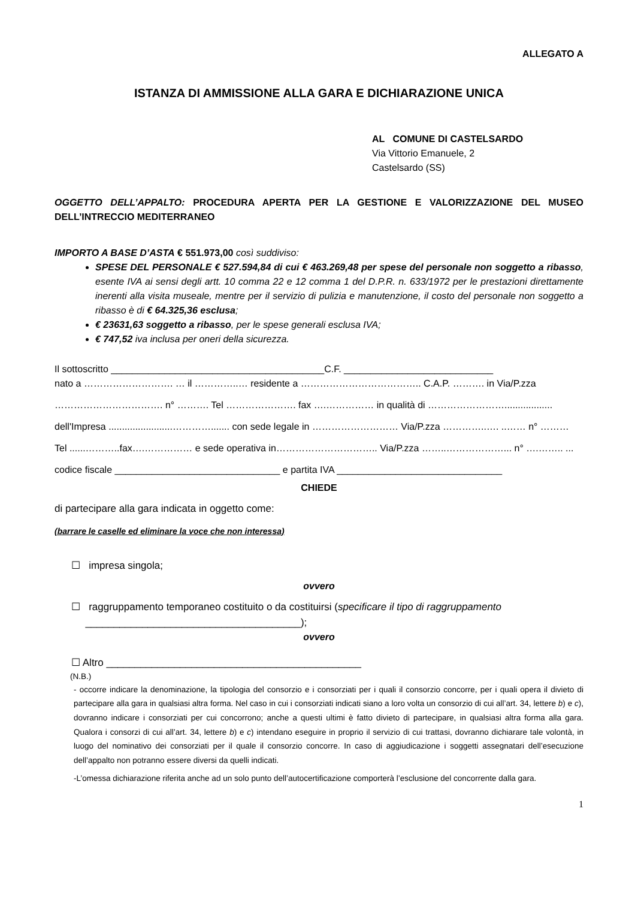ALLEGATO A
ISTANZA DI AMMISSIONE ALLA GARA E DICHIARAZIONE UNICA
AL COMUNE DI CASTELSARDO
Via Vittorio Emanuele, 2
Castelsardo (SS)
OGGETTO DELL’APPALTO: PROCEDURA APERTA PER LA GESTIONE E VALORIZZAZIONE DEL MUSEO DELL’INTRECCIO MEDITERRANEO
IMPORTO A BASE D’ASTA € 551.973,00 così suddiviso:
SPESE DEL PERSONALE € 527.594,84 di cui € 463.269,48 per spese del personale non soggetto a ribasso, esente IVA ai sensi degli artt. 10 comma 22 e 12 comma 1 del D.P.R. n. 633/1972 per le prestazioni direttamente inerenti alla visita museale, mentre per il servizio di pulizia e manutenzione, il costo del personale non soggetto a ribasso è di € 64.325,36 esclusa;
€ 23631,63 soggetto a ribasso, per le spese generali esclusa IVA;
€ 747,52 iva inclusa per oneri della sicurezza.
Il sottoscritto ________________________________________C.F. ____________________________
nato a ………………………. … il …………..… residente a ……………………………….. C.A.P. ………. in Via/P.zza
……………………………. n° ………. Tel …………………. fax ….…………… in qualità di ……………………..................
dell'Impresa ........................…………....... con sede legale in ……………………… Via/P.zza …………..…. ..…… n° ………
Tel ......………..fax….…………… e sede operativa in………………………….. Via/P.zza ……..………………... n° ….…….. ...
codice fiscale _______________________________ e partita IVA _______________________________
CHIEDE
di partecipare alla gara indicata in oggetto come:
(barrare le caselle ed eliminare la voce che non interessa)
☐ impresa singola;
ovvero
☐ raggruppamento temporaneo costituito o da costituirsi (specificare il tipo di raggruppamento
______________________________________);
ovvero
☐ Altro _____________________________________________
(N.B.)
- occorre indicare la denominazione, la tipologia del consorzio e i consorziati per i quali il consorzio concorre, per i quali opera il divieto di partecipare alla gara in qualsiasi altra forma. Nel caso in cui i consorziati indicati siano a loro volta un consorzio di cui all’art. 34, lettere b) e c), dovranno indicare i consorziati per cui concorrono; anche a questi ultimi è fatto divieto di partecipare, in qualsiasi altra forma alla gara. Qualora i consorzi di cui all’art. 34, lettere b) e c) intendano eseguire in proprio il servizio di cui trattasi, dovranno dichiarare tale volontà, in luogo del nominativo dei consorziati per il quale il consorzio concorre. In caso di aggiudicazione i soggetti assegnatari dell’esecuzione dell’appalto non potranno essere diversi da quelli indicati.
-L’omessa dichiarazione riferita anche ad un solo punto dell’autocertificazione comporterà l’esclusione del concorrente dalla gara.
1